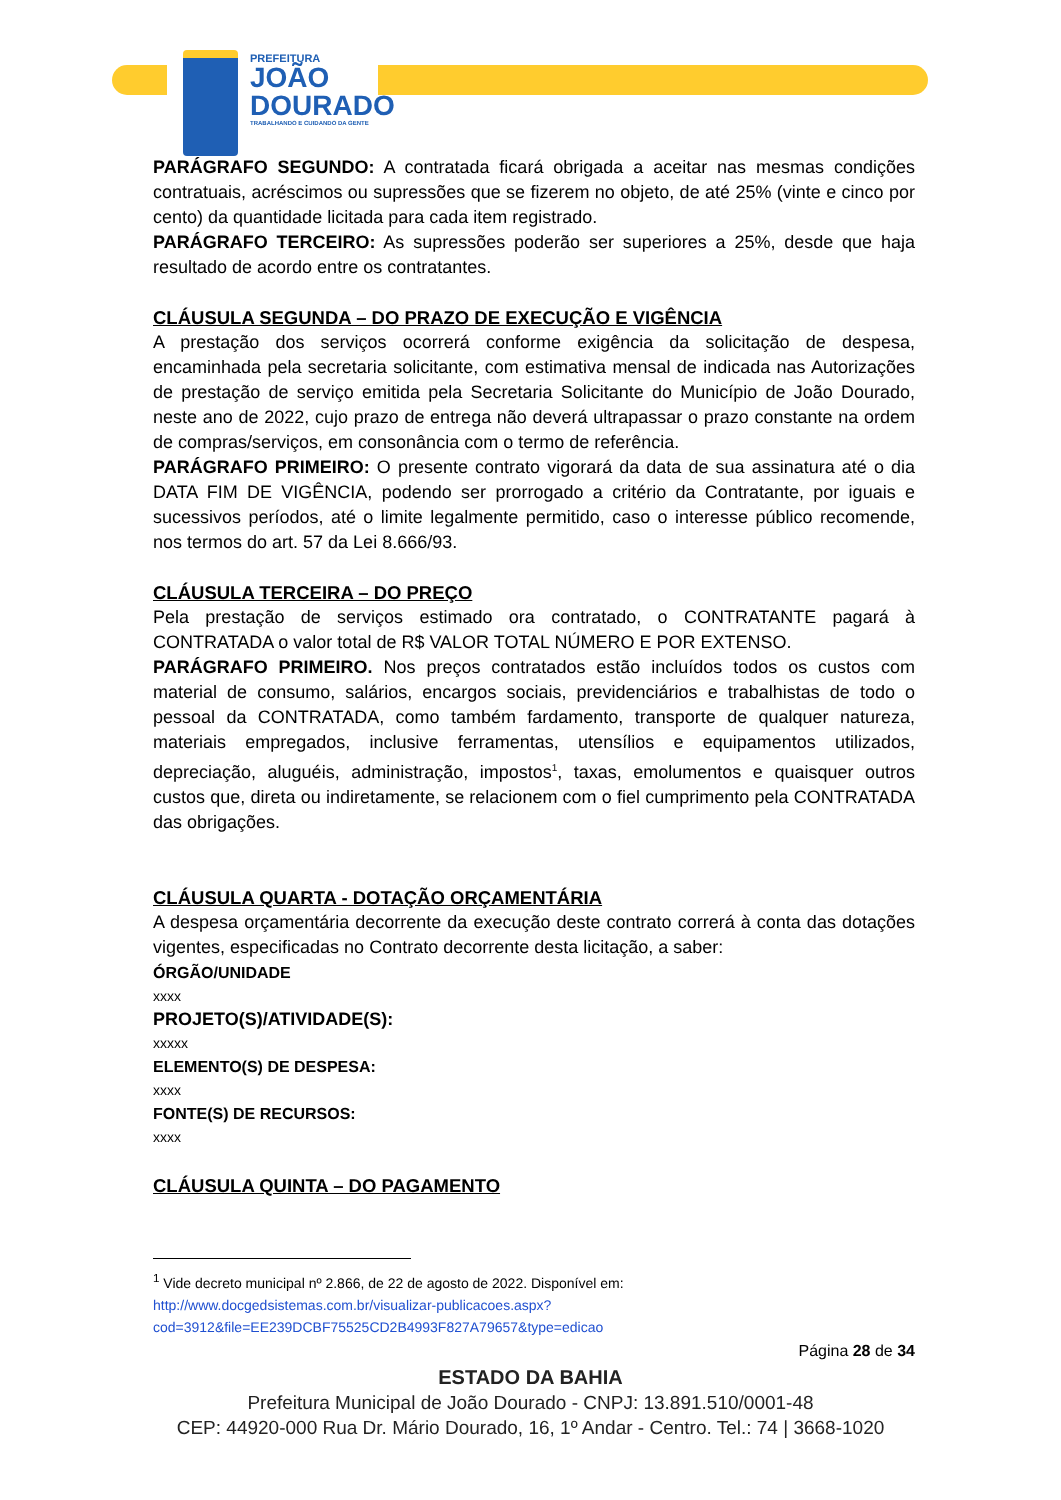PREFEITURA
JOÃO
DOURADO
TRABALHANDO E CUIDANDO DA GENTE
PARÁGRAFO SEGUNDO: A contratada ficará obrigada a aceitar nas mesmas condições contratuais, acréscimos ou supressões que se fizerem no objeto, de até 25% (vinte e cinco por cento) da quantidade licitada para cada item registrado.
PARÁGRAFO TERCEIRO: As supressões poderão ser superiores a 25%, desde que haja resultado de acordo entre os contratantes.
CLÁUSULA SEGUNDA – DO PRAZO DE EXECUÇÃO E VIGÊNCIA
A prestação dos serviços ocorrerá conforme exigência da solicitação de despesa, encaminhada pela secretaria solicitante, com estimativa mensal de indicada nas Autorizações de prestação de serviço emitida pela Secretaria Solicitante do Município de João Dourado, neste ano de 2022, cujo prazo de entrega não deverá ultrapassar o prazo constante na ordem de compras/serviços, em consonância com o termo de referência.
PARÁGRAFO PRIMEIRO: O presente contrato vigorará da data de sua assinatura até o dia DATA FIM DE VIGÊNCIA, podendo ser prorrogado a critério da Contratante, por iguais e sucessivos períodos, até o limite legalmente permitido, caso o interesse público recomende, nos termos do art. 57 da Lei 8.666/93.
CLÁUSULA TERCEIRA – DO PREÇO
Pela prestação de serviços estimado ora contratado, o CONTRATANTE pagará à CONTRATADA o valor total de R$ VALOR TOTAL NÚMERO E POR EXTENSO.
PARÁGRAFO PRIMEIRO. Nos preços contratados estão incluídos todos os custos com material de consumo, salários, encargos sociais, previdenciários e trabalhistas de todo o pessoal da CONTRATADA, como também fardamento, transporte de qualquer natureza, materiais empregados, inclusive ferramentas, utensílios e equipamentos utilizados, depreciação, aluguéis, administração, impostos<sup>1</sup>, taxas, emolumentos e quaisquer outros custos que, direta ou indiretamente, se relacionem com o fiel cumprimento pela CONTRATADA das obrigações.
CLÁUSULA QUARTA - DOTAÇÃO ORÇAMENTÁRIA
A despesa orçamentária decorrente da execução deste contrato correrá à conta das dotações vigentes, especificadas no Contrato decorrente desta licitação, a saber:
ÓRGÃO/UNIDADE
xxxx
PROJETO(S)/ATIVIDADE(S):
xxxxx
ELEMENTO(S) DE DESPESA:
xxxx
FONTE(S) DE RECURSOS:
xxxx
CLÁUSULA QUINTA – DO PAGAMENTO
<sup>1</sup> Vide decreto municipal nº 2.866, de 22 de agosto de 2022. Disponível em:
http://www.docgedsistemas.com.br/visualizar-publicacoes.aspx?cod=3912&file=EE239DCBF75525CD2B4993F827A79657&type=edicao
Página 28 de 34
ESTADO DA BAHIA
Prefeitura Municipal de João Dourado - CNPJ: 13.891.510/0001-48
CEP: 44920-000 Rua Dr. Mário Dourado, 16, 1º Andar - Centro. Tel.: 74 | 3668-1020